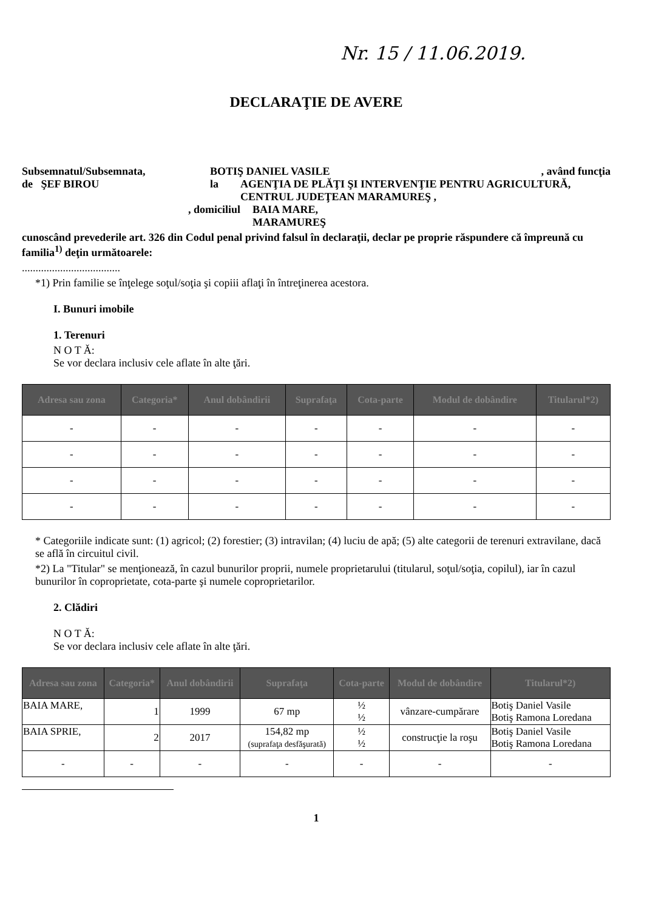Nr. 15 / 11.06.2019.
DECLARAŢIE DE AVERE
Subsemnatul/Subsemnata, BOTIŞ DANIEL VASILE, având funcţia
de ŞEF BIROU la AGENŢIA DE PLĂŢI ŞI INTERVENŢIE PENTRU AGRICULTURĂ, CENTRUL JUDEŢEAN MARAMUREŞ ,
, domiciliul BAIA MARE,
MARAMUREŞ
cunoscând prevederile art. 326 din Codul penal privind falsul în declaraţii, declar pe proprie răspundere că împreună cu familia<sup>1)</sup> deţin următoarele:
....................................
*1) Prin familie se înţelege soţul/soţia şi copiii aflaţi în întreţinerea acestora.
I. Bunuri imobile
1. Terenuri
N O T Ă:
Se vor declara inclusiv cele aflate în alte ţări.
| Adresa sau zona | Categoria* | Anul dobândirii | Suprafaţa | Cota-parte | Modul de dobândire | Titularul*2) |
| --- | --- | --- | --- | --- | --- | --- |
| - | - | - | - | - | - | - |
| - | - | - | - | - | - | - |
| - | - | - | - | - | - | - |
| - | - | - | - | - | - | - |
* Categoriile indicate sunt: (1) agricol; (2) forestier; (3) intravilan; (4) luciu de apă; (5) alte categorii de terenuri extravilane, dacă se află în circuitul civil.
*2) La "Titular" se menţionează, în cazul bunurilor proprii, numele proprietarului (titularul, soţul/soţia, copilul), iar în cazul bunurilor în coproprietate, cota-parte şi numele coproprietarilor.
2. Clădiri
N O T Ă:
Se vor declara inclusiv cele aflate în alte ţări.
| Adresa sau zona | Categoria* | Anul dobândirii | Suprafaţa | Cota-parte | Modul de dobândire | Titularul*2) |
| --- | --- | --- | --- | --- | --- | --- |
| BAIA MARE, | 1 | 1999 | 67 mp | ½ ½ | vânzare-cumpărare | Botiş Daniel Vasile Botiş Ramona Loredana |
| BAIA SPRIE, | 2 | 2017 | 154,82 mp (suprafaţa desfăşurată) | ½ ½ | construcţie la roşu | Botiş Daniel Vasile Botiş Ramona Loredana |
| - | - | - | - | - | - | - |
1